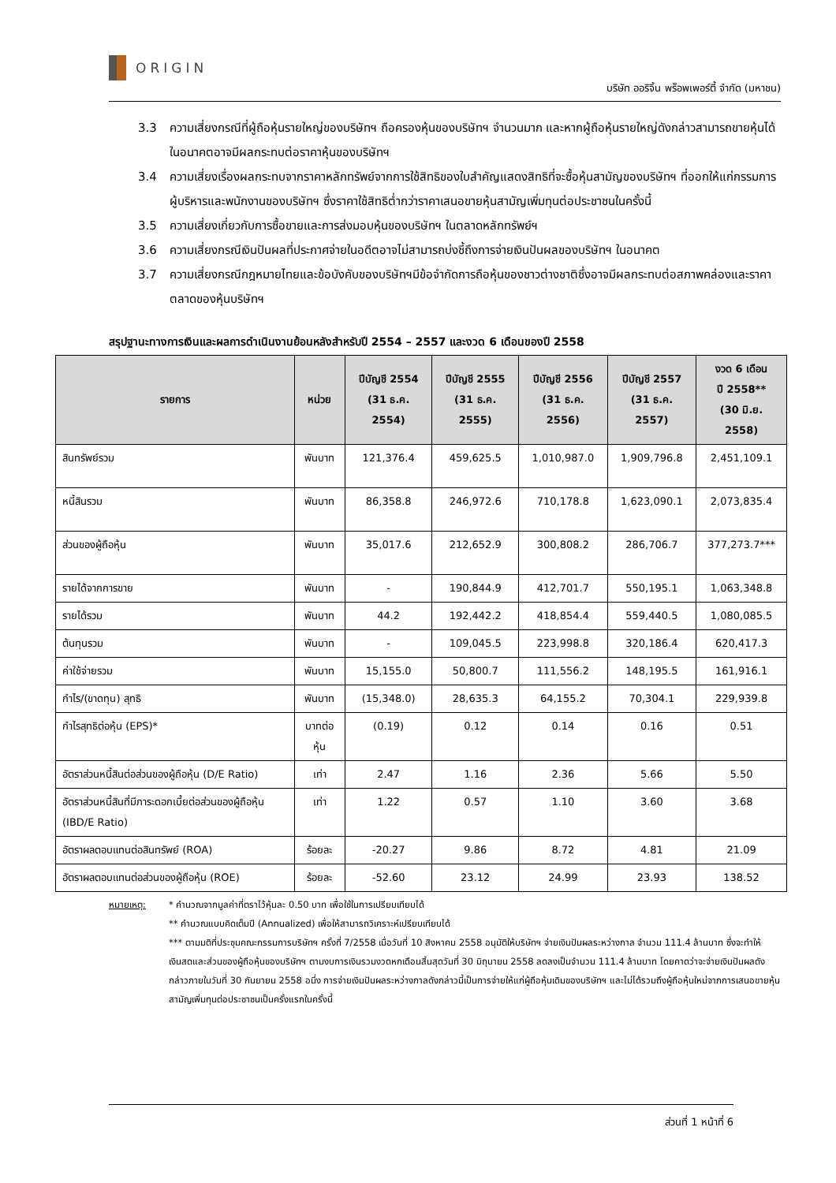ORIGIN
บริษัท ออริจิ้น พร็อพเพอร์ตี้ จำกัด (มหาชน)
3.3 ความเสี่ยงกรณีที่ผู้ถือหุ้นรายใหญ่ของบริษัทฯ ถือครองหุ้นของบริษัทฯ จำนวนมาก และหากผู้ถือหุ้นรายใหญ่ดังกล่าวสามารถขายหุ้นได้ในอนาคตอาจมีผลกระทบต่อราคาหุ้นของบริษัทฯ
3.4 ความเสี่ยงเรื่องผลกระทบจากราคาหลักทรัพย์จากการใช้สิทธิของใบสำคัญแสดงสิทธิที่จะซื้อหุ้นสามัญของบริษัทฯ ที่ออกให้แก่กรรมการ ผู้บริหารและพนักงานของบริษัทฯ ซึ่งราคาใช้สิทธิต่ำกว่าราคาเสนอขายหุ้นสามัญเพิ่มทุนต่อประชาชนในครั้งนี้
3.5 ความเสี่ยงเกี่ยวกับการซื้อขายและการส่งมอบหุ้นของบริษัทฯ ในตลาดหลักทรัพย์ฯ
3.6 ความเสี่ยงกรณีเงินปันผลที่ประกาศจ่ายในอดีตอาจไม่สามารถบ่งชี้ถึงการจ่ายเงินปันผลของบริษัทฯ ในอนาคต
3.7 ความเสี่ยงกรณีกฎหมายไทยและข้อบังคับของบริษัทฯมีข้อจำกัดการถือหุ้นของชาวต่างชาติซึ่งอาจมีผลกระทบต่อสภาพคล่องและราคาตลาดของหุ้นบริษัทฯ
สรุปฐานะทางการเงินและผลการดำเนินงานย้อนหลังสำหรับปี 2554 – 2557 และงวด 6 เดือนของปี 2558
| รายการ | หน่วย | ปีบัญชี 2554 (31 ธ.ค. 2554) | ปีบัญชี 2555 (31 ธ.ค. 2555) | ปีบัญชี 2556 (31 ธ.ค. 2556) | ปีบัญชี 2557 (31 ธ.ค. 2557) | งวด 6 เดือน ปี 2558** (30 มิ.ย. 2558) |
| --- | --- | --- | --- | --- | --- | --- |
| สินทรัพย์รวม | พันบาท | 121,376.4 | 459,625.5 | 1,010,987.0 | 1,909,796.8 | 2,451,109.1 |
| หนี้สินรวม | พันบาท | 86,358.8 | 246,972.6 | 710,178.8 | 1,623,090.1 | 2,073,835.4 |
| ส่วนของผู้ถือหุ้น | พันบาท | 35,017.6 | 212,652.9 | 300,808.2 | 286,706.7 | 377,273.7*** |
| รายได้จากการขาย | พันบาท | - | 190,844.9 | 412,701.7 | 550,195.1 | 1,063,348.8 |
| รายได้รวม | พันบาท | 44.2 | 192,442.2 | 418,854.4 | 559,440.5 | 1,080,085.5 |
| ต้นทุนรวม | พันบาท | - | 109,045.5 | 223,998.8 | 320,186.4 | 620,417.3 |
| ค่าใช้จ่ายรวม | พันบาท | 15,155.0 | 50,800.7 | 111,556.2 | 148,195.5 | 161,916.1 |
| กำไร/(ขาดทุน) สุทธิ | พันบาท | (15,348.0) | 28,635.3 | 64,155.2 | 70,304.1 | 229,939.8 |
| กำไรสุทธิต่อหุ้น (EPS)* | บาทต่อหุ้น | (0.19) | 0.12 | 0.14 | 0.16 | 0.51 |
| อัตราส่วนหนี้สินต่อส่วนของผู้ถือหุ้น (D/E Ratio) | เท่า | 2.47 | 1.16 | 2.36 | 5.66 | 5.50 |
| อัตราส่วนหนี้สินที่มีภาระดอกเบี้ยต่อส่วนของผู้ถือหุ้น (IBD/E Ratio) | เท่า | 1.22 | 0.57 | 1.10 | 3.60 | 3.68 |
| อัตราผลตอบแทนต่อสินทรัพย์ (ROA) | ร้อยละ | -20.27 | 9.86 | 8.72 | 4.81 | 21.09 |
| อัตราผลตอบแทนต่อส่วนของผู้ถือหุ้น (ROE) | ร้อยละ | -52.60 | 23.12 | 24.99 | 23.93 | 138.52 |
หมายเหตุ: * คำนวณจากมูลค่าที่ตราไว้หุ้นละ 0.50 บาท เพื่อใช้ในการเปรียบเทียบได้
** คำนวณแบบคิดเต็มปี (Annualized) เพื่อให้สามารถวิเคราะห์เปรียบเทียบได้
*** ตามมติที่ประชุมคณะกรรมการบริษัทฯ ครั้งที่ 7/2558 เมื่อวันที่ 10 สิงหาคม 2558 อนุมัติให้บริษัทฯ จ่ายเงินปันผลระหว่างกาล จำนวน 111.4 ล้านบาท ซึ่งจะทำให้เงินสดและส่วนของผู้ถือหุ้นของบริษัทฯ ตามงบการเงินรวมงวดหกเดือนสิ้นสุดวันที่ 30 มิถุนายน 2558 ลดลงเป็นจำนวน 111.4 ล้านบาท โดยคาดว่าจะจ่ายเงินปันผลดังกล่าวภายในวันที่ 30 กันยายน 2558 อนึ่ง การจ่ายเงินปันผลระหว่างกาลดังกล่าวนี้เป็นการจ่ายให้แก่ผู้ถือหุ้นเดิมของบริษัทฯ และไม่ได้รวมถึงผู้ถือหุ้นใหม่จากการเสนอขายหุ้นสามัญเพิ่มทุนต่อประชาชนเป็นครั้งแรกในครั้งนี้
ส่วนที่ 1 หน้าที่ 6